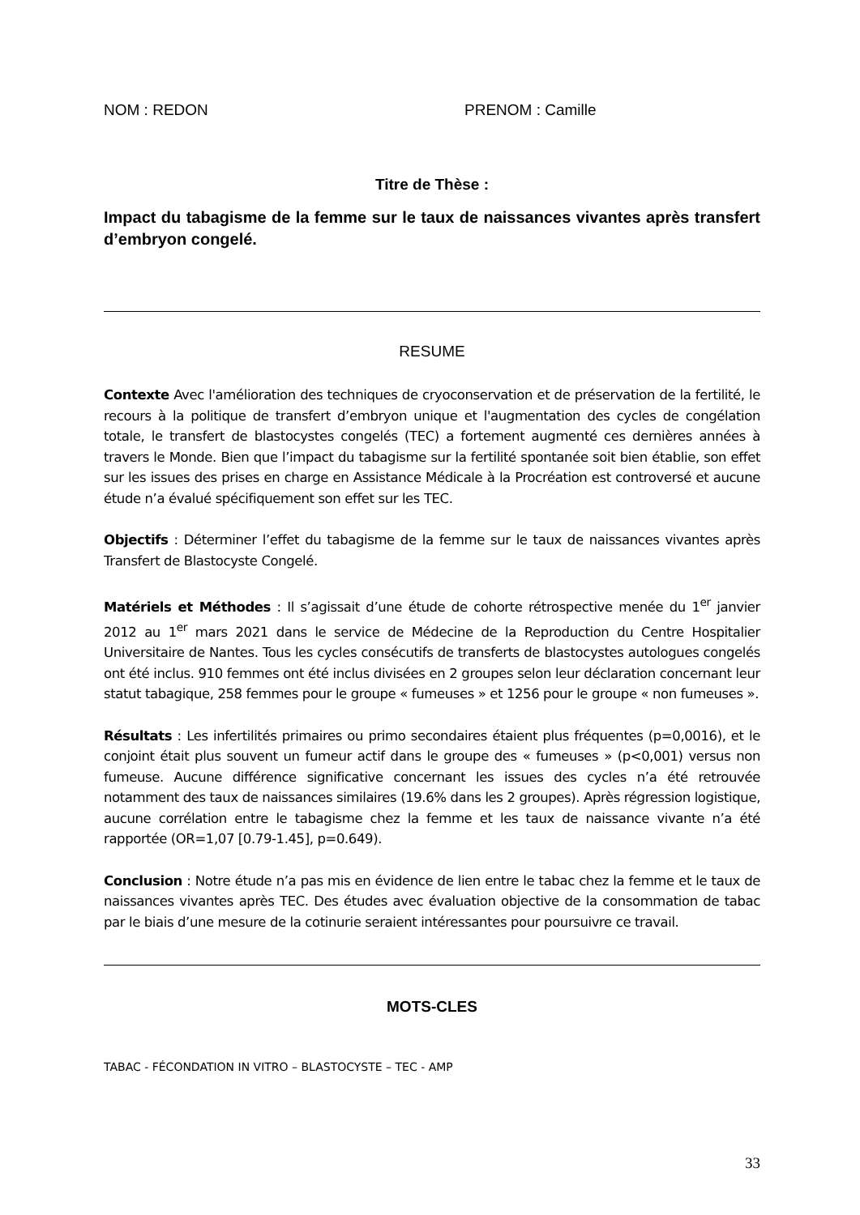NOM : REDON PRENOM : Camille
Titre de Thèse :
Impact du tabagisme de la femme sur le taux de naissances vivantes après transfert d’embryon congelé.
RESUME
Contexte Avec l'amélioration des techniques de cryoconservation et de préservation de la fertilité, le recours à la politique de transfert d’embryon unique et l'augmentation des cycles de congélation totale, le transfert de blastocystes congelés (TEC) a fortement augmenté ces dernières années à travers le Monde. Bien que l’impact du tabagisme sur la fertilité spontanée soit bien établie, son effet sur les issues des prises en charge en Assistance Médicale à la Procréation est controversé et aucune étude n’a évalué spécifiquement son effet sur les TEC.
Objectifs : Déterminer l’effet du tabagisme de la femme sur le taux de naissances vivantes après Transfert de Blastocyste Congelé.
Matériels et Méthodes : Il s’agissait d’une étude de cohorte rétrospective menée du 1<sup>er</sup> janvier 2012 au 1<sup>er</sup> mars 2021 dans le service de Médecine de la Reproduction du Centre Hospitalier Universitaire de Nantes. Tous les cycles consécutifs de transferts de blastocystes autologues congelés ont été inclus. 910 femmes ont été inclus divisées en 2 groupes selon leur déclaration concernant leur statut tabagique, 258 femmes pour le groupe « fumeuses » et 1256 pour le groupe « non fumeuses ».
Résultats : Les infertilités primaires ou primo secondaires étaient plus fréquentes (p=0,0016), et le conjoint était plus souvent un fumeur actif dans le groupe des « fumeuses » (p<0,001) versus non fumeuse. Aucune différence significative concernant les issues des cycles n’a été retrouvée notamment des taux de naissances similaires (19.6% dans les 2 groupes). Après régression logistique, aucune corrélation entre le tabagisme chez la femme et les taux de naissance vivante n’a été rapportée (OR=1,07 [0.79-1.45], p=0.649).
Conclusion : Notre étude n’a pas mis en évidence de lien entre le tabac chez la femme et le taux de naissances vivantes après TEC. Des études avec évaluation objective de la consommation de tabac par le biais d’une mesure de la cotinurie seraient intéressantes pour poursuivre ce travail.
MOTS-CLES
TABAC - FÉCONDATION IN VITRO – BLASTOCYSTE – TEC - AMP
33